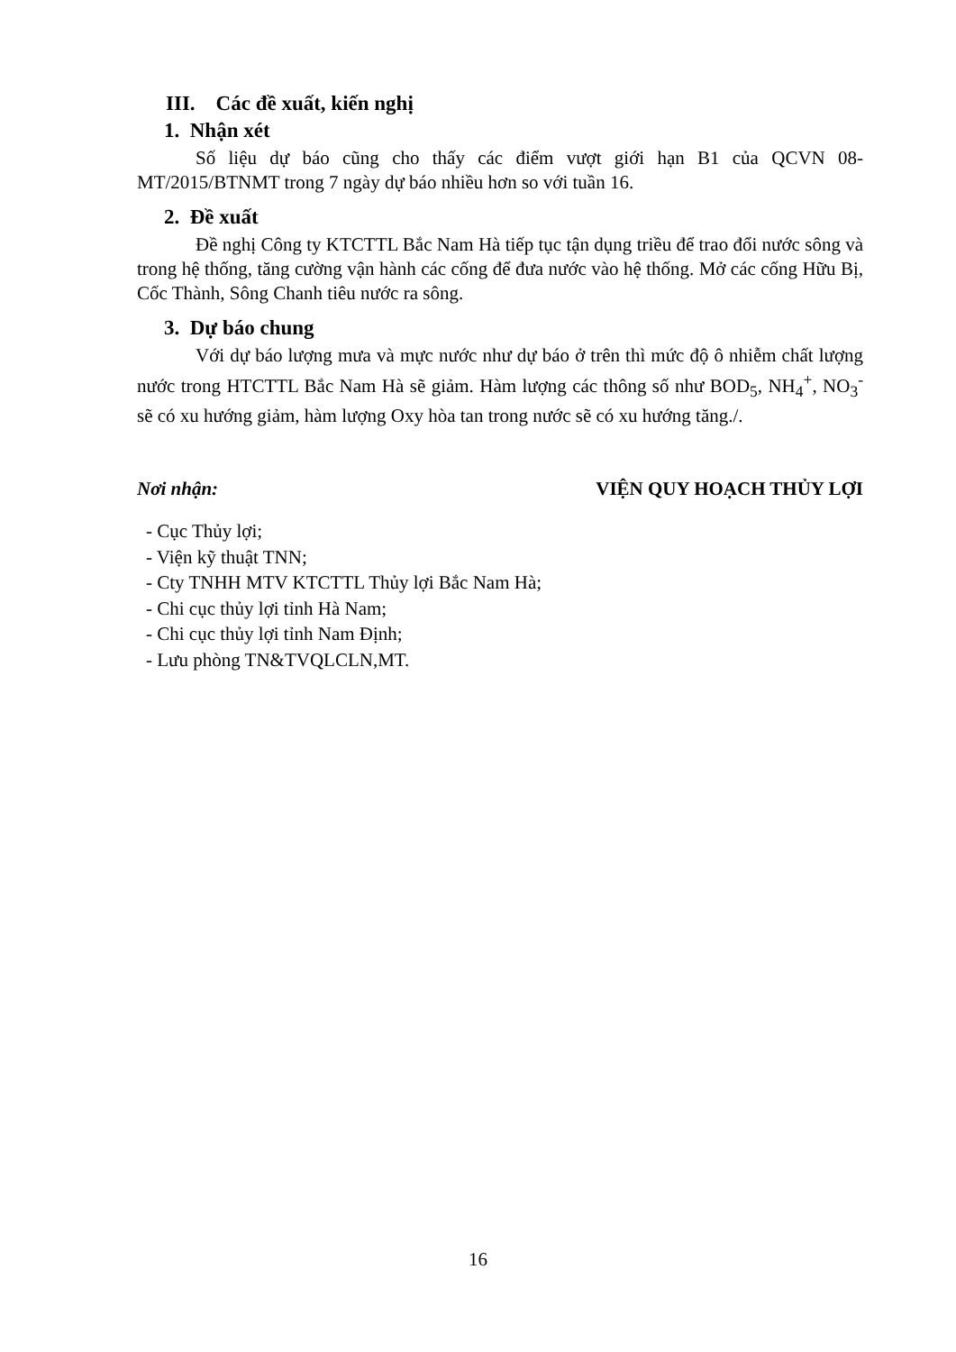III. Các đề xuất, kiến nghị
1. Nhận xét
Số liệu dự báo cũng cho thấy các điểm vượt giới hạn B1 của QCVN 08-MT/2015/BTNMT trong 7 ngày dự báo nhiều hơn so với tuần 16.
2. Đề xuất
Đề nghị Công ty KTCTTL Bắc Nam Hà tiếp tục tận dụng triều để trao đổi nước sông và trong hệ thống, tăng cường vận hành các cống để đưa nước vào hệ thống. Mở các cống Hữu Bị, Cốc Thành, Sông Chanh tiêu nước ra sông.
3. Dự báo chung
Với dự báo lượng mưa và mực nước như dự báo ở trên thì mức độ ô nhiễm chất lượng nước trong HTCTTL Bắc Nam Hà sẽ giảm. Hàm lượng các thông số như BOD<sub>5</sub>, NH<sub>4</sub><sup>+</sup>, NO<sub>3</sub><sup>-</sup> sẽ có xu hướng giảm, hàm lượng Oxy hòa tan trong nước sẽ có xu hướng tăng./.
Nơi nhận: VIỆN QUY HOẠCH THỦY LỢI
- Cục Thủy lợi;
- Viện kỹ thuật TNN;
- Cty TNHH MTV KTCTTL Thủy lợi Bắc Nam Hà;
- Chi cục thủy lợi tỉnh Hà Nam;
- Chi cục thủy lợi tỉnh Nam Định;
- Lưu phòng TN&TVQLCLN,MT.
16